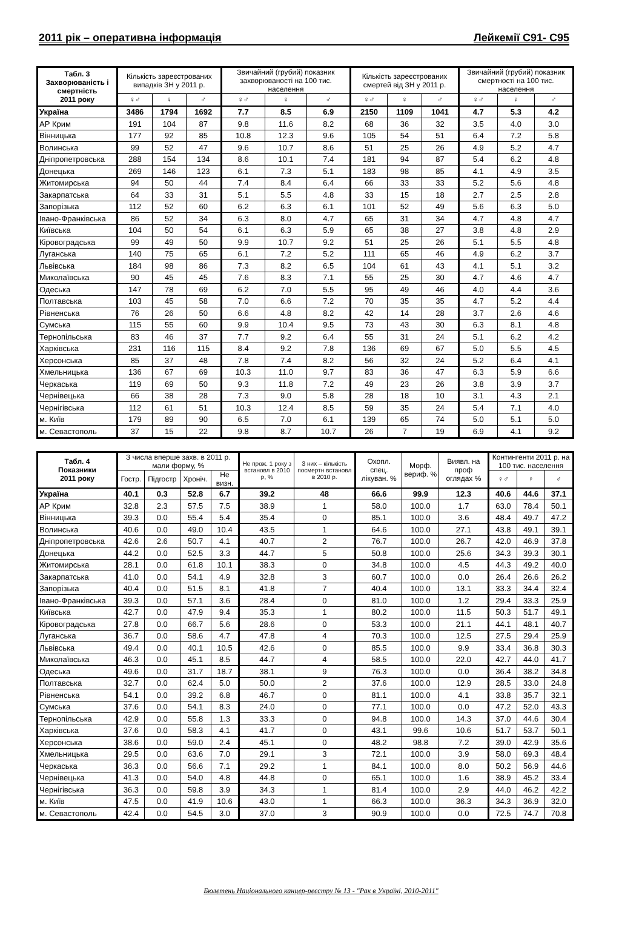2011 рік – оперативна інформація Лейкемії С91- С95
| Табл. 3 Захворюваність і смертність 2011 року | Кількість зареєстрованих випадків ЗН у 2011 р. | | | Звичайний (грубий) показник захворюваності на 100 тис. населення | | | Кількість зареєстрованих смертей від ЗН у 2011 р. | | | Звичайний (грубий) показник смертності на 100 тис. населення | | |
| --- | --- | --- | --- | --- | --- | --- | --- | --- | --- | --- | --- | --- |
| | ♀♂ | ♀ | ♂ | ♀♂ | ♀ | ♂ | ♀♂ | ♀ | ♂ | ♀♂ | ♀ | ♂ |
| Україна | 3486 | 1794 | 1692 | 7.7 | 8.5 | 6.9 | 2150 | 1109 | 1041 | 4.7 | 5.3 | 4.2 |
| АР Крим | 191 | 104 | 87 | 9.8 | 11.6 | 8.2 | 68 | 36 | 32 | 3.5 | 4.0 | 3.0 |
| Вінницька | 177 | 92 | 85 | 10.8 | 12.3 | 9.6 | 105 | 54 | 51 | 6.4 | 7.2 | 5.8 |
| Волинська | 99 | 52 | 47 | 9.6 | 10.7 | 8.6 | 51 | 25 | 26 | 4.9 | 5.2 | 4.7 |
| Дніпропетровська | 288 | 154 | 134 | 8.6 | 10.1 | 7.4 | 181 | 94 | 87 | 5.4 | 6.2 | 4.8 |
| Донецька | 269 | 146 | 123 | 6.1 | 7.3 | 5.1 | 183 | 98 | 85 | 4.1 | 4.9 | 3.5 |
| Житомирська | 94 | 50 | 44 | 7.4 | 8.4 | 6.4 | 66 | 33 | 33 | 5.2 | 5.6 | 4.8 |
| Закарпатська | 64 | 33 | 31 | 5.1 | 5.5 | 4.8 | 33 | 15 | 18 | 2.7 | 2.5 | 2.8 |
| Запорізька | 112 | 52 | 60 | 6.2 | 6.3 | 6.1 | 101 | 52 | 49 | 5.6 | 6.3 | 5.0 |
| Івано-Франківська | 86 | 52 | 34 | 6.3 | 8.0 | 4.7 | 65 | 31 | 34 | 4.7 | 4.8 | 4.7 |
| Київська | 104 | 50 | 54 | 6.1 | 6.3 | 5.9 | 65 | 38 | 27 | 3.8 | 4.8 | 2.9 |
| Кіровоградська | 99 | 49 | 50 | 9.9 | 10.7 | 9.2 | 51 | 25 | 26 | 5.1 | 5.5 | 4.8 |
| Луганська | 140 | 75 | 65 | 6.1 | 7.2 | 5.2 | 111 | 65 | 46 | 4.9 | 6.2 | 3.7 |
| Львівська | 184 | 98 | 86 | 7.3 | 8.2 | 6.5 | 104 | 61 | 43 | 4.1 | 5.1 | 3.2 |
| Миколаївська | 90 | 45 | 45 | 7.6 | 8.3 | 7.1 | 55 | 25 | 30 | 4.7 | 4.6 | 4.7 |
| Одеська | 147 | 78 | 69 | 6.2 | 7.0 | 5.5 | 95 | 49 | 46 | 4.0 | 4.4 | 3.6 |
| Полтавська | 103 | 45 | 58 | 7.0 | 6.6 | 7.2 | 70 | 35 | 35 | 4.7 | 5.2 | 4.4 |
| Рівненська | 76 | 26 | 50 | 6.6 | 4.8 | 8.2 | 42 | 14 | 28 | 3.7 | 2.6 | 4.6 |
| Сумська | 115 | 55 | 60 | 9.9 | 10.4 | 9.5 | 73 | 43 | 30 | 6.3 | 8.1 | 4.8 |
| Тернопільська | 83 | 46 | 37 | 7.7 | 9.2 | 6.4 | 55 | 31 | 24 | 5.1 | 6.2 | 4.2 |
| Харківська | 231 | 116 | 115 | 8.4 | 9.2 | 7.8 | 136 | 69 | 67 | 5.0 | 5.5 | 4.5 |
| Херсонська | 85 | 37 | 48 | 7.8 | 7.4 | 8.2 | 56 | 32 | 24 | 5.2 | 6.4 | 4.1 |
| Хмельницька | 136 | 67 | 69 | 10.3 | 11.0 | 9.7 | 83 | 36 | 47 | 6.3 | 5.9 | 6.6 |
| Черкаська | 119 | 69 | 50 | 9.3 | 11.8 | 7.2 | 49 | 23 | 26 | 3.8 | 3.9 | 3.7 |
| Чернівецька | 66 | 38 | 28 | 7.3 | 9.0 | 5.8 | 28 | 18 | 10 | 3.1 | 4.3 | 2.1 |
| Чернігівська | 112 | 61 | 51 | 10.3 | 12.4 | 8.5 | 59 | 35 | 24 | 5.4 | 7.1 | 4.0 |
| м. Київ | 179 | 89 | 90 | 6.5 | 7.0 | 6.1 | 139 | 65 | 74 | 5.0 | 5.1 | 5.0 |
| м. Севастополь | 37 | 15 | 22 | 9.8 | 8.7 | 10.7 | 26 | 7 | 19 | 6.9 | 4.1 | 9.2 |
| Табл. 4 Показники 2011 року | З числа вперше захв. в 2011 р. мали форму, % | | | | Не прож. 1 року з встановл в 2010 р, % | З них – кількість посмертн встановл в 2010 р. | Охопл. спец. лікуван. % | Морф. вериф. % | Виявл. на проф оглядах % | Контингенти 2011 р. на 100 тис. населення | | |
| --- | --- | --- | --- | --- | --- | --- | --- | --- | --- | --- | --- | --- |
| | Гостр. | Підгостр | Хроніч. | Не визн. | | | | | | ♀♂ | ♀ | ♂ |
| Україна | 40.1 | 0.3 | 52.8 | 6.7 | 39.2 | 48 | 66.6 | 99.9 | 12.3 | 40.6 | 44.6 | 37.1 |
| АР Крим | 32.8 | 2.3 | 57.5 | 7.5 | 38.9 | 1 | 58.0 | 100.0 | 1.7 | 63.0 | 78.4 | 50.1 |
| Вінницька | 39.3 | 0.0 | 55.4 | 5.4 | 35.4 | 0 | 85.1 | 100.0 | 3.6 | 48.4 | 49.7 | 47.2 |
| Волинська | 40.6 | 0.0 | 49.0 | 10.4 | 43.5 | 1 | 64.6 | 100.0 | 27.1 | 43.8 | 49.1 | 39.1 |
| Дніпропетровська | 42.6 | 2.6 | 50.7 | 4.1 | 40.7 | 2 | 76.7 | 100.0 | 26.7 | 42.0 | 46.9 | 37.8 |
| Донецька | 44.2 | 0.0 | 52.5 | 3.3 | 44.7 | 5 | 50.8 | 100.0 | 25.6 | 34.3 | 39.3 | 30.1 |
| Житомирська | 28.1 | 0.0 | 61.8 | 10.1 | 38.3 | 0 | 34.8 | 100.0 | 4.5 | 44.3 | 49.2 | 40.0 |
| Закарпатська | 41.0 | 0.0 | 54.1 | 4.9 | 32.8 | 3 | 60.7 | 100.0 | 0.0 | 26.4 | 26.6 | 26.2 |
| Запорізька | 40.4 | 0.0 | 51.5 | 8.1 | 41.8 | 7 | 40.4 | 100.0 | 13.1 | 33.3 | 34.4 | 32.4 |
| Івано-Франківська | 39.3 | 0.0 | 57.1 | 3.6 | 28.4 | 0 | 81.0 | 100.0 | 1.2 | 29.4 | 33.3 | 25.9 |
| Київська | 42.7 | 0.0 | 47.9 | 9.4 | 35.3 | 1 | 80.2 | 100.0 | 11.5 | 50.3 | 51.7 | 49.1 |
| Кіровоградська | 27.8 | 0.0 | 66.7 | 5.6 | 28.6 | 0 | 53.3 | 100.0 | 21.1 | 44.1 | 48.1 | 40.7 |
| Луганська | 36.7 | 0.0 | 58.6 | 4.7 | 47.8 | 4 | 70.3 | 100.0 | 12.5 | 27.5 | 29.4 | 25.9 |
| Львівська | 49.4 | 0.0 | 40.1 | 10.5 | 42.6 | 0 | 85.5 | 100.0 | 9.9 | 33.4 | 36.8 | 30.3 |
| Миколаївська | 46.3 | 0.0 | 45.1 | 8.5 | 44.7 | 4 | 58.5 | 100.0 | 22.0 | 42.7 | 44.0 | 41.7 |
| Одеська | 49.6 | 0.0 | 31.7 | 18.7 | 38.1 | 9 | 76.3 | 100.0 | 0.0 | 36.4 | 38.2 | 34.8 |
| Полтавська | 32.7 | 0.0 | 62.4 | 5.0 | 50.0 | 2 | 37.6 | 100.0 | 12.9 | 28.5 | 33.0 | 24.8 |
| Рівненська | 54.1 | 0.0 | 39.2 | 6.8 | 46.7 | 0 | 81.1 | 100.0 | 4.1 | 33.8 | 35.7 | 32.1 |
| Сумська | 37.6 | 0.0 | 54.1 | 8.3 | 24.0 | 0 | 77.1 | 100.0 | 0.0 | 47.2 | 52.0 | 43.3 |
| Тернопільська | 42.9 | 0.0 | 55.8 | 1.3 | 33.3 | 0 | 94.8 | 100.0 | 14.3 | 37.0 | 44.6 | 30.4 |
| Харківська | 37.6 | 0.0 | 58.3 | 4.1 | 41.7 | 0 | 43.1 | 99.6 | 10.6 | 51.7 | 53.7 | 50.1 |
| Херсонська | 38.6 | 0.0 | 59.0 | 2.4 | 45.1 | 0 | 48.2 | 98.8 | 7.2 | 39.0 | 42.9 | 35.6 |
| Хмельницька | 29.5 | 0.0 | 63.6 | 7.0 | 29.1 | 3 | 72.1 | 100.0 | 3.9 | 58.0 | 69.3 | 48.4 |
| Черкаська | 36.3 | 0.0 | 56.6 | 7.1 | 29.2 | 1 | 84.1 | 100.0 | 8.0 | 50.2 | 56.9 | 44.6 |
| Чернівецька | 41.3 | 0.0 | 54.0 | 4.8 | 44.8 | 0 | 65.1 | 100.0 | 1.6 | 38.9 | 45.2 | 33.4 |
| Чернігівська | 36.3 | 0.0 | 59.8 | 3.9 | 34.3 | 1 | 81.4 | 100.0 | 2.9 | 44.0 | 46.2 | 42.2 |
| м. Київ | 47.5 | 0.0 | 41.9 | 10.6 | 43.0 | 1 | 66.3 | 100.0 | 36.3 | 34.3 | 36.9 | 32.0 |
| м. Севастополь | 42.4 | 0.0 | 54.5 | 3.0 | 37.0 | 3 | 90.9 | 100.0 | 0.0 | 72.5 | 74.7 | 70.8 |
Бюлетень Національного канцер-реєстру № 13 - "Рак в Україні, 2010-2011"